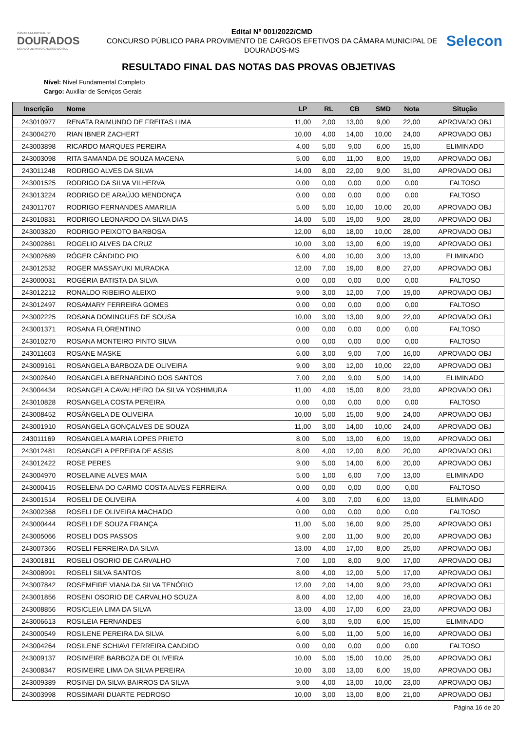CÂMARA MUNICIPAL DE
DOURADOS
ESTADO DE MATO GROSSO DO SUL
Edital Nº 001/2022/CMD
CONCURSO PÚBLICO PARA PROVIMENTO DE CARGOS EFETIVOS DA CÂMARA MUNICIPAL DE DOURADOS-MS
Selecon
RESULTADO FINAL DAS NOTAS DAS PROVAS OBJETIVAS
Nível: Nível Fundamental Completo
Cargo: Auxiliar de Serviços Gerais
| Inscrição | Nome | LP | RL | CB | SMD | Nota | Situção |
| --- | --- | --- | --- | --- | --- | --- | --- |
| 243010977 | RENATA RAIMUNDO DE FREITAS LIMA | 11,00 | 2,00 | 13,00 | 9,00 | 22,00 | APROVADO OBJ |
| 243004270 | RIAN IBNER ZACHERT | 10,00 | 4,00 | 14,00 | 10,00 | 24,00 | APROVADO OBJ |
| 243003898 | RICARDO MARQUES PEREIRA | 4,00 | 5,00 | 9,00 | 6,00 | 15,00 | ELIMINADO |
| 243003098 | RITA SAMANDA DE SOUZA MACENA | 5,00 | 6,00 | 11,00 | 8,00 | 19,00 | APROVADO OBJ |
| 243011248 | RODRIGO ALVES DA SILVA | 14,00 | 8,00 | 22,00 | 9,00 | 31,00 | APROVADO OBJ |
| 243001525 | RODRIGO DA SILVA VILHERVA | 0,00 | 0,00 | 0,00 | 0,00 | 0,00 | FALTOSO |
| 243013224 | RODRIGO DE ARAÚJO MENDONÇA | 0,00 | 0,00 | 0,00 | 0,00 | 0,00 | FALTOSO |
| 243011707 | RODRIGO FERNANDES AMARILIA | 5,00 | 5,00 | 10,00 | 10,00 | 20,00 | APROVADO OBJ |
| 243010831 | RODRIGO LEONARDO DA SILVA DIAS | 14,00 | 5,00 | 19,00 | 9,00 | 28,00 | APROVADO OBJ |
| 243003820 | RODRIGO PEIXOTO BARBOSA | 12,00 | 6,00 | 18,00 | 10,00 | 28,00 | APROVADO OBJ |
| 243002861 | ROGELIO ALVES DA CRUZ | 10,00 | 3,00 | 13,00 | 6,00 | 19,00 | APROVADO OBJ |
| 243002689 | RÓGER CÂNDIDO PIO | 6,00 | 4,00 | 10,00 | 3,00 | 13,00 | ELIMINADO |
| 243012532 | ROGER MASSAYUKI MURAOKA | 12,00 | 7,00 | 19,00 | 8,00 | 27,00 | APROVADO OBJ |
| 243000031 | ROGÉRIA BATISTA DA SILVA | 0,00 | 0,00 | 0,00 | 0,00 | 0,00 | FALTOSO |
| 243012212 | RONALDO RIBEIRO ALEIXO | 9,00 | 3,00 | 12,00 | 7,00 | 19,00 | APROVADO OBJ |
| 243012497 | ROSAMARY FERREIRA GOMES | 0,00 | 0,00 | 0,00 | 0,00 | 0,00 | FALTOSO |
| 243002225 | ROSANA DOMINGUES DE SOUSA | 10,00 | 3,00 | 13,00 | 9,00 | 22,00 | APROVADO OBJ |
| 243001371 | ROSANA FLORENTINO | 0,00 | 0,00 | 0,00 | 0,00 | 0,00 | FALTOSO |
| 243010270 | ROSANA MONTEIRO PINTO SILVA | 0,00 | 0,00 | 0,00 | 0,00 | 0,00 | FALTOSO |
| 243011603 | ROSANE MASKE | 6,00 | 3,00 | 9,00 | 7,00 | 16,00 | APROVADO OBJ |
| 243009161 | ROSANGELA BARBOZA DE OLIVEIRA | 9,00 | 3,00 | 12,00 | 10,00 | 22,00 | APROVADO OBJ |
| 243002640 | ROSANGELA BERNARDINO DOS SANTOS | 7,00 | 2,00 | 9,00 | 5,00 | 14,00 | ELIMINADO |
| 243004434 | ROSANGELA CAVALHEIRO DA SILVA YOSHIMURA | 11,00 | 4,00 | 15,00 | 8,00 | 23,00 | APROVADO OBJ |
| 243010828 | ROSANGELA COSTA PEREIRA | 0,00 | 0,00 | 0,00 | 0,00 | 0,00 | FALTOSO |
| 243008452 | ROSÂNGELA DE OLIVEIRA | 10,00 | 5,00 | 15,00 | 9,00 | 24,00 | APROVADO OBJ |
| 243001910 | ROSANGELA GONÇALVES DE SOUZA | 11,00 | 3,00 | 14,00 | 10,00 | 24,00 | APROVADO OBJ |
| 243011169 | ROSANGELA MARIA LOPES PRIETO | 8,00 | 5,00 | 13,00 | 6,00 | 19,00 | APROVADO OBJ |
| 243012481 | ROSANGELA PEREIRA DE ASSIS | 8,00 | 4,00 | 12,00 | 8,00 | 20,00 | APROVADO OBJ |
| 243012422 | ROSE PERES | 9,00 | 5,00 | 14,00 | 6,00 | 20,00 | APROVADO OBJ |
| 243004970 | ROSELAINE ALVES MAIA | 5,00 | 1,00 | 6,00 | 7,00 | 13,00 | ELIMINADO |
| 243000415 | ROSELENA DO CARMO COSTA ALVES FERREIRA | 0,00 | 0,00 | 0,00 | 0,00 | 0,00 | FALTOSO |
| 243001514 | ROSELI DE OLIVEIRA | 4,00 | 3,00 | 7,00 | 6,00 | 13,00 | ELIMINADO |
| 243002368 | ROSELI DE OLIVEIRA MACHADO | 0,00 | 0,00 | 0,00 | 0,00 | 0,00 | FALTOSO |
| 243000444 | ROSELI DE SOUZA FRANÇA | 11,00 | 5,00 | 16,00 | 9,00 | 25,00 | APROVADO OBJ |
| 243005066 | ROSELI DOS PASSOS | 9,00 | 2,00 | 11,00 | 9,00 | 20,00 | APROVADO OBJ |
| 243007366 | ROSELI FERREIRA DA SILVA | 13,00 | 4,00 | 17,00 | 8,00 | 25,00 | APROVADO OBJ |
| 243001811 | ROSELI OSORIO DE CARVALHO | 7,00 | 1,00 | 8,00 | 9,00 | 17,00 | APROVADO OBJ |
| 243008991 | ROSELI SILVA SANTOS | 8,00 | 4,00 | 12,00 | 5,00 | 17,00 | APROVADO OBJ |
| 243007842 | ROSEMEIRE VIANA DA SILVA TENÓRIO | 12,00 | 2,00 | 14,00 | 9,00 | 23,00 | APROVADO OBJ |
| 243001856 | ROSENI OSORIO DE CARVALHO SOUZA | 8,00 | 4,00 | 12,00 | 4,00 | 16,00 | APROVADO OBJ |
| 243008856 | ROSICLEIA LIMA DA SILVA | 13,00 | 4,00 | 17,00 | 6,00 | 23,00 | APROVADO OBJ |
| 243006613 | ROSILEIA FERNANDES | 6,00 | 3,00 | 9,00 | 6,00 | 15,00 | ELIMINADO |
| 243000549 | ROSILENE PEREIRA DA SILVA | 6,00 | 5,00 | 11,00 | 5,00 | 16,00 | APROVADO OBJ |
| 243004264 | ROSILENE SCHIAVI FERREIRA CANDIDO | 0,00 | 0,00 | 0,00 | 0,00 | 0,00 | FALTOSO |
| 243009137 | ROSIMEIRE BARBOZA DE OLIVEIRA | 10,00 | 5,00 | 15,00 | 10,00 | 25,00 | APROVADO OBJ |
| 243008347 | ROSIMEIRE LIMA DA SILVA PEREIRA | 10,00 | 3,00 | 13,00 | 6,00 | 19,00 | APROVADO OBJ |
| 243009389 | ROSINEI DA SILVA BAIRROS DA SILVA | 9,00 | 4,00 | 13,00 | 10,00 | 23,00 | APROVADO OBJ |
| 243003998 | ROSSIMARI DUARTE PEDROSO | 10,00 | 3,00 | 13,00 | 8,00 | 21,00 | APROVADO OBJ |
Página 16 de 20